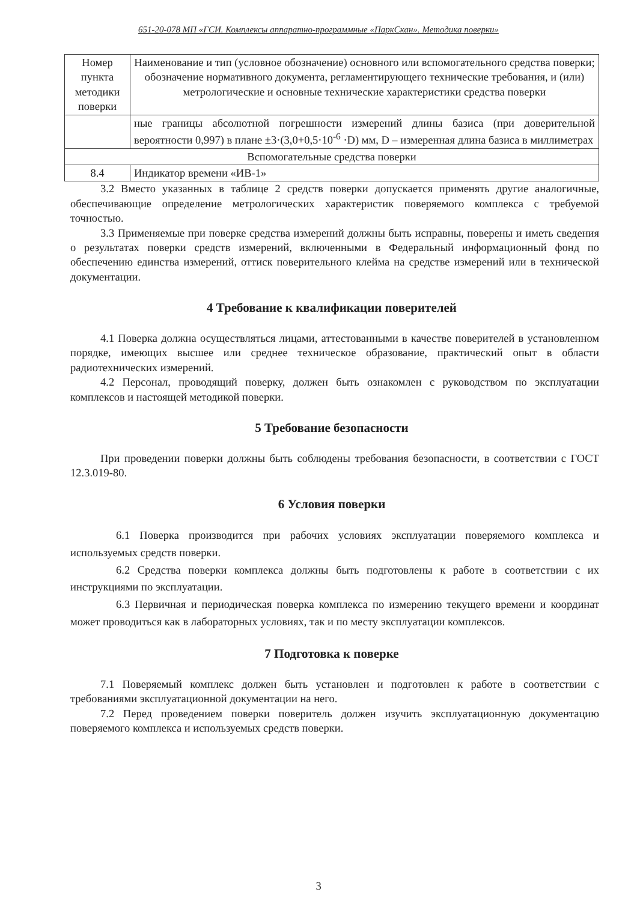651-20-078 МП «ГСИ. Комплексы аппаратно-программные «ПаркСкан». Методика поверки»
| Номер пункта методики поверки | Наименование и тип (условное обозначение) основного или вспомогательного средства поверки; обозначение нормативного документа, регламентирующего технические требования, и (или) метрологические и основные технические характеристики средства поверки |
| | ные границы абсолютной погрешности измерений длины базиса (при доверительной вероятности 0,997) в плане ±3·(3,0+0,5·10<sup>-6</sup> ·D) мм, D – измеренная длина базиса в миллиметрах |
| Вспомогательные средства поверки | |
| 8.4 | Индикатор времени «ИВ-1» |
3.2 Вместо указанных в таблице 2 средств поверки допускается применять другие аналогичные, обеспечивающие определение метрологических характеристик поверяемого комплекса с требуемой точностью.
3.3 Применяемые при поверке средства измерений должны быть исправны, поверены и иметь сведения о результатах поверки средств измерений, включенными в Федеральный информационный фонд по обеспечению единства измерений, оттиск поверительного клейма на средстве измерений или в технической документации.
4 Требование к квалификации поверителей
4.1 Поверка должна осуществляться лицами, аттестованными в качестве поверителей в установленном порядке, имеющих высшее или среднее техническое образование, практический опыт в области радиотехнических измерений.
4.2 Персонал, проводящий поверку, должен быть ознакомлен с руководством по эксплуатации комплексов и настоящей методикой поверки.
5 Требование безопасности
При проведении поверки должны быть соблюдены требования безопасности, в соответствии с ГОСТ 12.3.019-80.
6 Условия поверки
6.1 Поверка производится при рабочих условиях эксплуатации поверяемого комплекса и используемых средств поверки.
6.2 Средства поверки комплекса должны быть подготовлены к работе в соответствии с их инструкциями по эксплуатации.
6.3 Первичная и периодическая поверка комплекса по измерению текущего времени и координат может проводиться как в лабораторных условиях, так и по месту эксплуатации комплексов.
7 Подготовка к поверке
7.1 Поверяемый комплекс должен быть установлен и подготовлен к работе в соответствии с требованиями эксплуатационной документации на него.
7.2 Перед проведением поверки поверитель должен изучить эксплуатационную документацию поверяемого комплекса и используемых средств поверки.
3